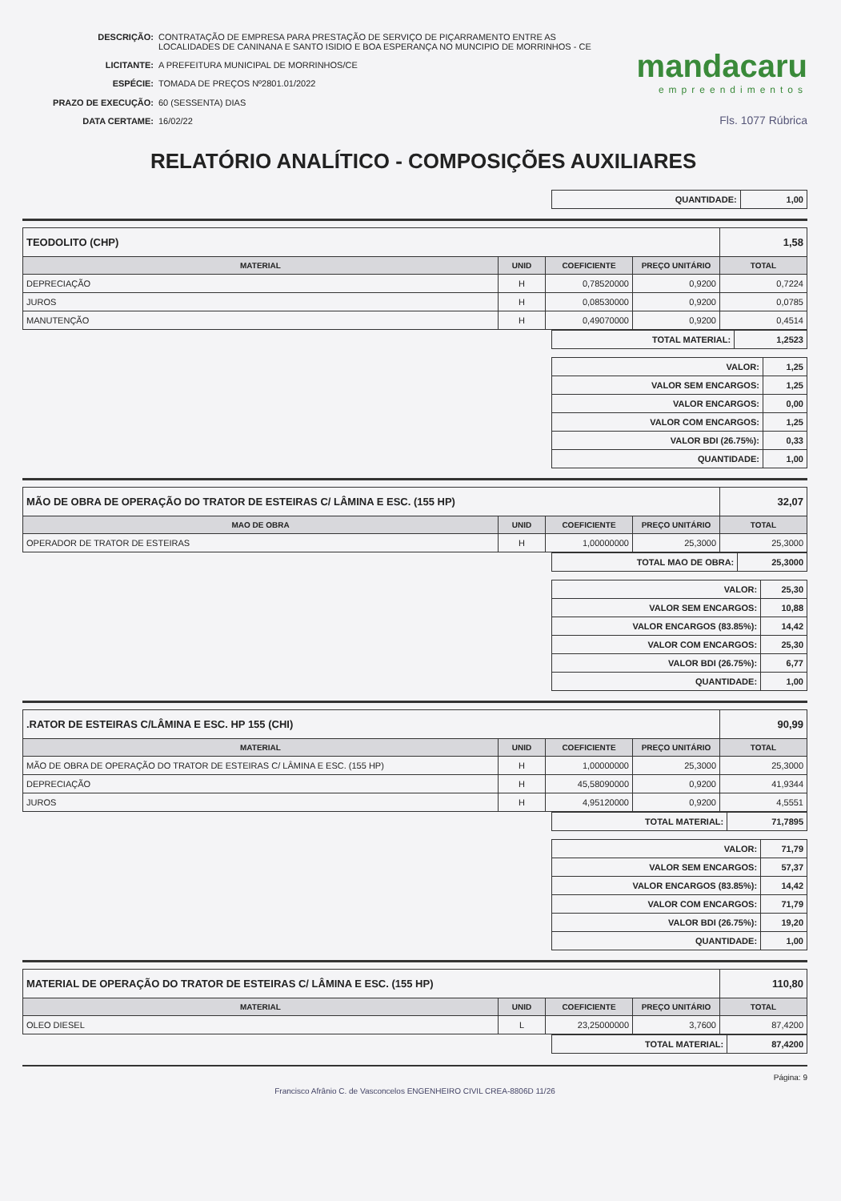DESCRIÇÃO: CONTRATAÇÃO DE EMPRESA PARA PRESTAÇÃO DE SERVIÇO DE PIÇARRAMENTO ENTRE AS LOCALIDADES DE CANINANA E SANTO ISIDIO E BOA ESPERANÇA NO MUNCIPIO DE MORRINHOS - CE LICITANTE: A PREFEITURA MUNICIPAL DE MORRINHOS/CE ESPÉCIE: TOMADA DE PREÇOS Nº2801.01/2022 PRAZO DE EXECUÇÃO: 60 (SESSENTA) DIAS DATA CERTAME: 16/02/22
mandacaru
empreendimentos
Fls. 1077 Rúbrica
RELATÓRIO ANALÍTICO - COMPOSIÇÕES AUXILIARES
| QUANTIDADE: | 1,00 |
| TEODOLITO (CHP) | | | | 1,58 |
| MATERIAL | UNID | COEFICIENTE | PREÇO UNITÁRIO | TOTAL |
| DEPRECIAÇÃO | H | 0,78520000 | 0,9200 | 0,7224 |
| JUROS | H | 0,08530000 | 0,9200 | 0,0785 |
| MANUTENÇÃO | H | 0,49070000 | 0,9200 | 0,4514 |
| TOTAL MATERIAL: | 1,2523 |
| VALOR: | 1,25 |
| VALOR SEM ENCARGOS: | 1,25 |
| VALOR ENCARGOS: | 0,00 |
| VALOR COM ENCARGOS: | 1,25 |
| VALOR BDI (26.75%): | 0,33 |
| QUANTIDADE: | 1,00 |
| MÃO DE OBRA DE OPERAÇÃO DO TRATOR DE ESTEIRAS C/ LÂMINA E ESC. (155 HP) | | | | 32,07 |
| MAO DE OBRA | UNID | COEFICIENTE | PREÇO UNITÁRIO | TOTAL |
| OPERADOR DE TRATOR DE ESTEIRAS | H | 1,00000000 | 25,3000 | 25,3000 |
| TOTAL MAO DE OBRA: | 25,3000 |
| VALOR: | 25,30 |
| VALOR SEM ENCARGOS: | 10,88 |
| VALOR ENCARGOS (83.85%): | 14,42 |
| VALOR COM ENCARGOS: | 25,30 |
| VALOR BDI (26.75%): | 6,77 |
| QUANTIDADE: | 1,00 |
| .RATOR DE ESTEIRAS C/LÂMINA E ESC. HP 155 (CHI) | | | | 90,99 |
| MATERIAL | UNID | COEFICIENTE | PREÇO UNITÁRIO | TOTAL |
| MÃO DE OBRA DE OPERAÇÃO DO TRATOR DE ESTEIRAS C/ LÂMINA E ESC. (155 HP) | H | 1,00000000 | 25,3000 | 25,3000 |
| DEPRECIAÇÃO | H | 45,58090000 | 0,9200 | 41,9344 |
| JUROS | H | 4,95120000 | 0,9200 | 4,5551 |
| TOTAL MATERIAL: | 71,7895 |
| VALOR: | 71,79 |
| VALOR SEM ENCARGOS: | 57,37 |
| VALOR ENCARGOS (83.85%): | 14,42 |
| VALOR COM ENCARGOS: | 71,79 |
| VALOR BDI (26.75%): | 19,20 |
| QUANTIDADE: | 1,00 |
| MATERIAL DE OPERAÇÃO DO TRATOR DE ESTEIRAS C/ LÂMINA E ESC. (155 HP) | | | | 110,80 |
| MATERIAL | UNID | COEFICIENTE | PREÇO UNITÁRIO | TOTAL |
| OLEO DIESEL | L | 23,25000000 | 3,7600 | 87,4200 |
| TOTAL MATERIAL: | 87,4200 |
Página: 9
Francisco Afrânio C. de Vasconcelos ENGENHEIRO CIVIL CREA-8806D 11/26